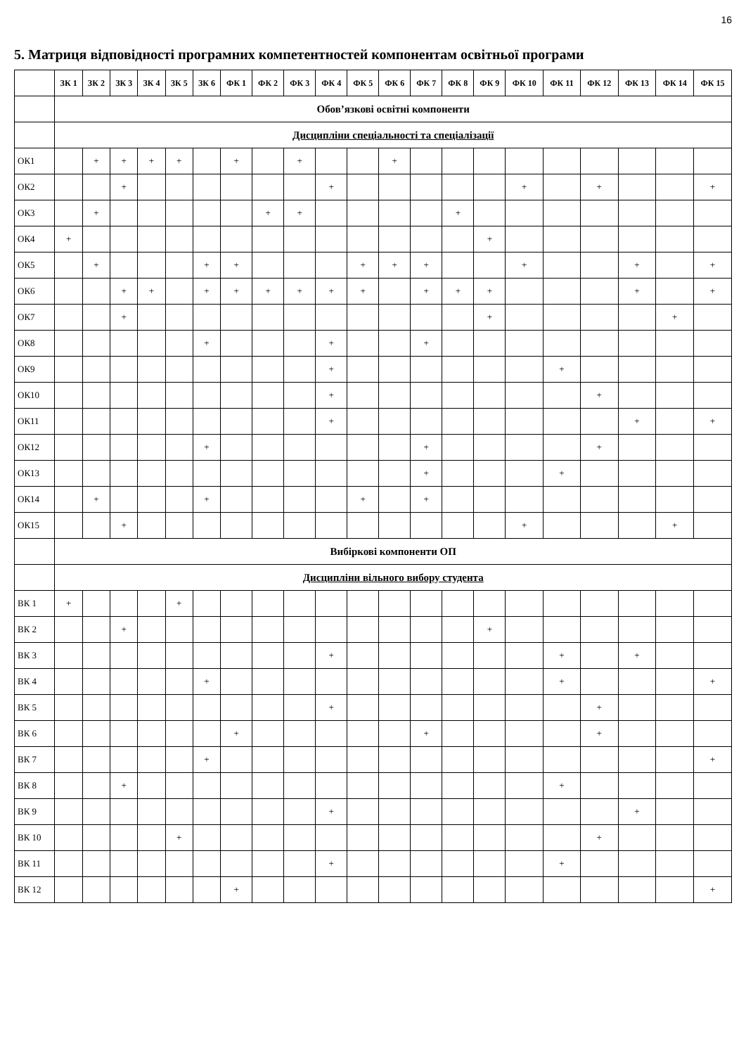16
5. Матриця відповідності програмних компетентностей компонентам освітньої програми
| | ЗК 1 | ЗК 2 | ЗК 3 | ЗК 4 | ЗК 5 | ЗК 6 | ФК 1 | ФК 2 | ФК 3 | ФК 4 | ФК 5 | ФК 6 | ФК 7 | ФК 8 | ФК 9 | ФК 10 | ФК 11 | ФК 12 | ФК 13 | ФК 14 | ФК 15 |
| --- | --- | --- | --- | --- | --- | --- | --- | --- | --- | --- | --- | --- | --- | --- | --- | --- | --- | --- | --- | --- | --- |
| | Обов’язкові освітні компоненти | | | | | | | | | | | | | | | | | | | | |
| | Дисципліни спеціальності та спеціалізації | | | | | | | | | | | | | | | | | | | | |
| ОК1 | | + | + | + | + | | + | | + | | | + | | | | | | | | | |
| ОК2 | | | + | | | | | | | + | | | | | | + | | + | | | + |
| ОК3 | | + | | | | | | + | + | | | | | + | | | | | | | |
| ОК4 | + | | | | | | | | | | | | | | + | | | | | | |
| ОК5 | | + | | | | + | + | | | | + | + | + | | | + | | | + | | + |
| ОК6 | | | + | + | | + | + | + | + | + | + | | + | + | + | | | | + | | + |
| ОК7 | | | + | | | | | | | | | | | | + | | | | | + | |
| ОК8 | | | | | | + | | | | + | | | + | | | | | | | | |
| ОК9 | | | | | | | | | | + | | | | | | | + | | | | |
| ОК10 | | | | | | | | | | + | | | | | | | | + | | | |
| ОК11 | | | | | | | | | | + | | | | | | | | | + | | + |
| ОК12 | | | | | | + | | | | | | | + | | | | | + | | | |
| ОК13 | | | | | | | | | | | | | + | | | | + | | | | |
| ОК14 | | + | | | | + | | | | | + | | + | | | | | | | | |
| ОК15 | | | + | | | | | | | | | | | | | + | | | | + | |
| | Вибіркові компоненти ОП | | | | | | | | | | | | | | | | | | | | |
| | Дисципліни вільного вибору студента | | | | | | | | | | | | | | | | | | | | |
| ВК 1 | + | | | | + | | | | | | | | | | | | | | | | |
| ВК 2 | | | + | | | | | | | | | | | | + | | | | | | |
| ВК 3 | | | | | | | | | | + | | | | | | | + | | + | | |
| ВК 4 | | | | | | + | | | | | | | | | | | + | | | | + |
| ВК 5 | | | | | | | | | | + | | | | | | | | + | | | |
| ВК 6 | | | | | | | + | | | | | | + | | | | | + | | | |
| ВК 7 | | | | | | + | | | | | | | | | | | | | | | + |
| ВК 8 | | | + | | | | | | | | | | | | | | + | | | | |
| ВК 9 | | | | | | | | | | + | | | | | | | | | + | | |
| ВК 10 | | | | | + | | | | | | | | | | | | | + | | | |
| ВК 11 | | | | | | | | | | + | | | | | | | + | | | | |
| ВК 12 | | | | | | | + | | | | | | | | | | | | | | + |